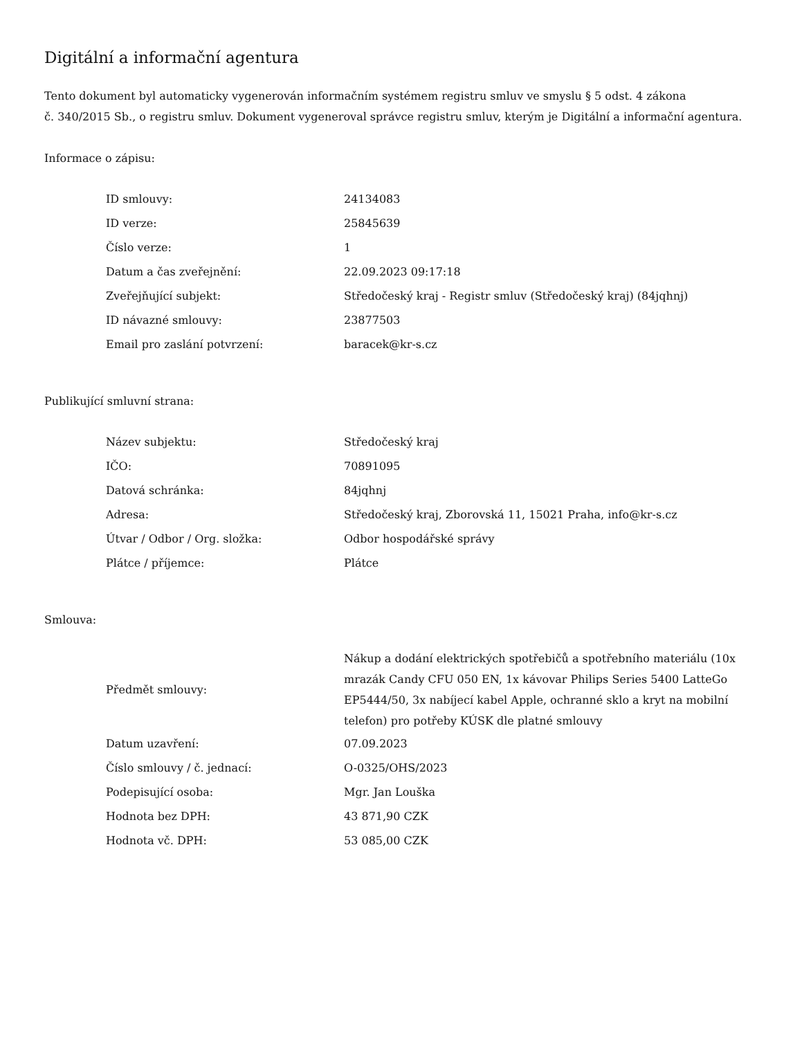Digitální a informační agentura
Tento dokument byl automaticky vygenerován informačním systémem registru smluv ve smyslu § 5 odst. 4 zákona
č. 340/2015 Sb., o registru smluv. Dokument vygeneroval správce registru smluv, kterým je Digitální a informační agentura.
Informace o zápisu:
| ID smlouvy: | 24134083 |
| ID verze: | 25845639 |
| Číslo verze: | 1 |
| Datum a čas zveřejnění: | 22.09.2023 09:17:18 |
| Zveřejňující subjekt: | Středočeský kraj - Registr smluv (Středočeský kraj) (84jqhnj) |
| ID návazné smlouvy: | 23877503 |
| Email pro zaslání potvrzení: | baracek@kr-s.cz |
Publikující smluvní strana:
| Název subjektu: | Středočeský kraj |
| IČO: | 70891095 |
| Datová schránka: | 84jqhnj |
| Adresa: | Středočeský kraj, Zborovská 11, 15021 Praha, info@kr-s.cz |
| Útvar / Odbor / Org. složka: | Odbor hospodářské správy |
| Plátce / příjemce: | Plátce |
Smlouva:
| Předmět smlouvy: | Nákup a dodání elektrických spotřebičů a spotřebního materiálu (10x mrazák Candy CFU 050 EN, 1x kávovar Philips Series 5400 LatteGo EP5444/50, 3x nabíjecí kabel Apple, ochranné sklo a kryt na mobilní telefon) pro potřeby KÚSK dle platné smlouvy |
| Datum uzavření: | 07.09.2023 |
| Číslo smlouvy / č. jednací: | O-0325/OHS/2023 |
| Podepisující osoba: | Mgr. Jan Louška |
| Hodnota bez DPH: | 43 871,90 CZK |
| Hodnota vč. DPH: | 53 085,00 CZK |